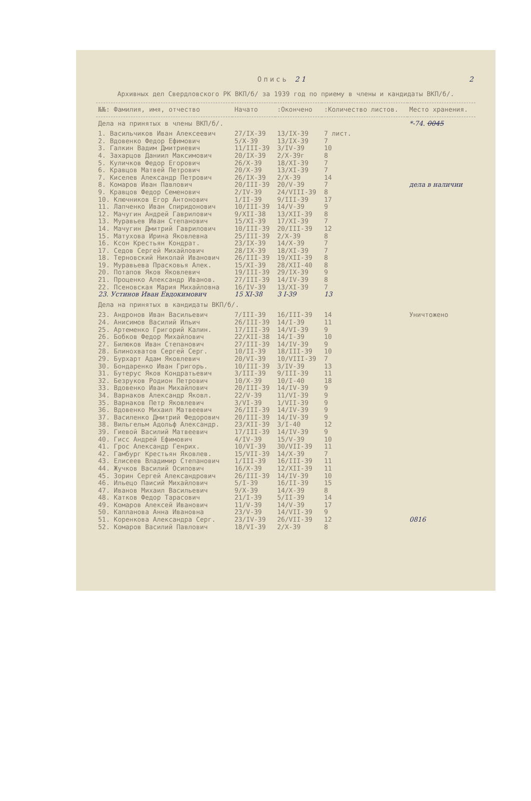Опись 21 2
Архивных дел Свердловского РК ВКП/б/ за 1939 год по приему в члены и кандидаты ВКП/б/.
| №№: Фамилия, имя, отчество | Начато | :Окончено | :Количество листов. | Место хранения. |
| --- | --- | --- | --- | --- |
| Дела на принятых в члены ВКП/б/. | | | | *-74. 0045 |
| 1. Васильчиков Иван Алексеевич | 27/IX-39 | 13/IX-39 | 7 лист. | |
| 2. Вдовенко Федор Ефимович | 5/X-39 | 13/IX-39 | 7 | |
| 3. Галкин Вадим Дмитриевич | 11/III-39 | 3/IV-39 | 10 | |
| 4. Захарцов Даниил Максимович | 20/IX-39 | 2/X-39г | 8 | |
| 5. Куличков Федор Егорович | 26/X-39 | 18/XI-39 | 7 | |
| 6. Кравцов Матвей Петрович | 20/X-39 | 13/XI-39 | 7 | |
| 7. Киселев Александр Петрович | 26/IX-39 | 2/X-39 | 14 | |
| 8. Комаров Иван Павлович | 20/III-39 | 20/V-39 | 7 | дела в наличии |
| 9. Кравцов Федор Семенович | 2/IV-39 | 24/VIII-39 | 8 | |
| 10. Ключников Егор Антонович | 1/II-39 | 9/III-39 | 17 | |
| 11. Лапченко Иван Спиридонович | 10/III-39 | 14/V-39 | 9 | |
| 12. Мачугин Андрей Гаврилович | 9/XII-38 | 13/XII-39 | 8 | |
| 13. Муравьев Иван Степанович | 15/XI-39 | 17/XI-39 | 7 | |
| 14. Мачугин Дмитрий Гаврилович | 10/III-39 | 20/III-39 | 12 | |
| 15. Матухова Ирина Яковлевна | 25/III-39 | 2/X-39 | 8 | |
| 16. Ксон Крестьян Кондрат. | 23/IX-39 | 14/X-39 | 7 | |
| 17. Седов Сергей Михайлович | 28/IX-39 | 18/XI-39 | 7 | |
| 18. Терновский Николай Иванович | 26/III-39 | 19/XII-39 | 8 | |
| 19. Муравьева Прасковья Алек. | 15/XI-39 | 28/XII-40 | 8 | |
| 20. Потапов Яков Яковлевич | 19/III-39 | 29/IX-39 | 9 | |
| 21. Проценко Александр Иванов. | 27/III-39 | 14/IV-39 | 8 | |
| 22. Псеновская Мария Михайловна | 16/IV-39 | 13/XI-39 | 7 | |
| 23. Устинов Иван Евдокимович | 15 XI-38 | 3 I-39 | 13 | |
| Дела на принятых в кандидаты ВКП/б/. | | | | |
| 23. Андронов Иван Васильевич | 7/III-39 | 16/III-39 | 14 | Уничтожено |
| 24. Анисимов Василий Ильич | 26/III-39 | 14/I-39 | 11 | |
| 25. Артеменко Григорий Калин. | 17/III-39 | 14/VI-39 | 9 | |
| 26. Бобков Федор Михайлович | 22/XII-38 | 14/I-39 | 10 | |
| 27. Билюков Иван Степанович | 27/III-39 | 14/IV-39 | 9 | |
| 28. Блинохватов Сергей Серг. | 10/II-39 | 18/III-39 | 10 | |
| 29. Бурхарт Адам Яковлевич | 20/VI-39 | 10/VIII-39 | 7 | |
| 30. Бондаренко Иван Григорь. | 10/III-39 | 3/IV-39 | 13 | |
| 31. Бутерус Яков Кондратьевич | 3/III-39 | 9/III-39 | 11 | |
| 32. Безруков Родион Петрович | 10/X-39 | 10/I-40 | 18 | |
| 33. Вдовенко Иван Михайлович | 20/III-39 | 14/IV-39 | 9 | |
| 34. Варнаков Александр Яковл. | 22/V-39 | 11/VI-39 | 9 | |
| 35. Варнаков Петр Яковлевич | 3/VI-39 | 1/VII-39 | 9 | |
| 36. Вдовенко Михаил Матвеевич | 26/III-39 | 14/IV-39 | 9 | |
| 37. Василенко Дмитрий Федорович | 20/III-39 | 14/IV-39 | 9 | |
| 38. Вильгельм Адольф Александр. | 23/XII-39 | 3/I-40 | 12 | |
| 39. Гиевой Василий Матвеевич | 17/III-39 | 14/IV-39 | 9 | |
| 40. Гисс Андрей Ефимович | 4/IV-39 | 15/V-39 | 10 | |
| 41. Грос Александр Генрих. | 10/VI-39 | 30/VII-39 | 11 | |
| 42. Гамбург Крестьян Яковлев. | 15/VII-39 | 14/X-39 | 7 | |
| 43. Елисеев Владимир Степанович | 1/III-39 | 16/III-39 | 11 | |
| 44. Жучков Василий Осипович | 16/X-39 | 12/XII-39 | 11 | |
| 45. Зорин Сергей Александрович | 26/III-39 | 14/IV-39 | 10 | |
| 46. Ильецо Паисий Михайлович | 5/I-39 | 16/II-39 | 15 | |
| 47. Иванов Михаил Васильевич | 9/X-39 | 14/X-39 | 8 | |
| 48. Катков Федор Тарасович | 21/I-39 | 5/II-39 | 14 | |
| 49. Комаров Алексей Иванович | 11/V-39 | 14/V-39 | 17 | |
| 50. Капланова Анна Ивановна | 23/V-39 | 14/VII-39 | 9 | |
| 51. Коренкова Александра Серг. | 23/IV-39 | 26/VII-39 | 12 | 0816 |
| 52. Комаров Василий Павлович | 18/VI-39 | 2/X-39 | 8 | |